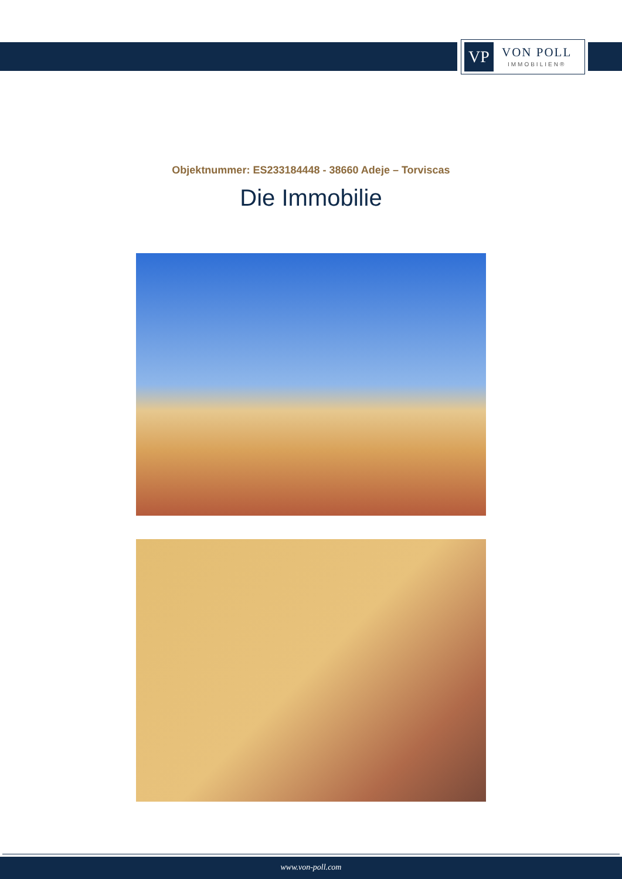VP
VON POLL
IMMOBILIEN®
Objektnummer: ES233184448 - 38660 Adeje – Torviscas
Die Immobilie
www.von-poll.com